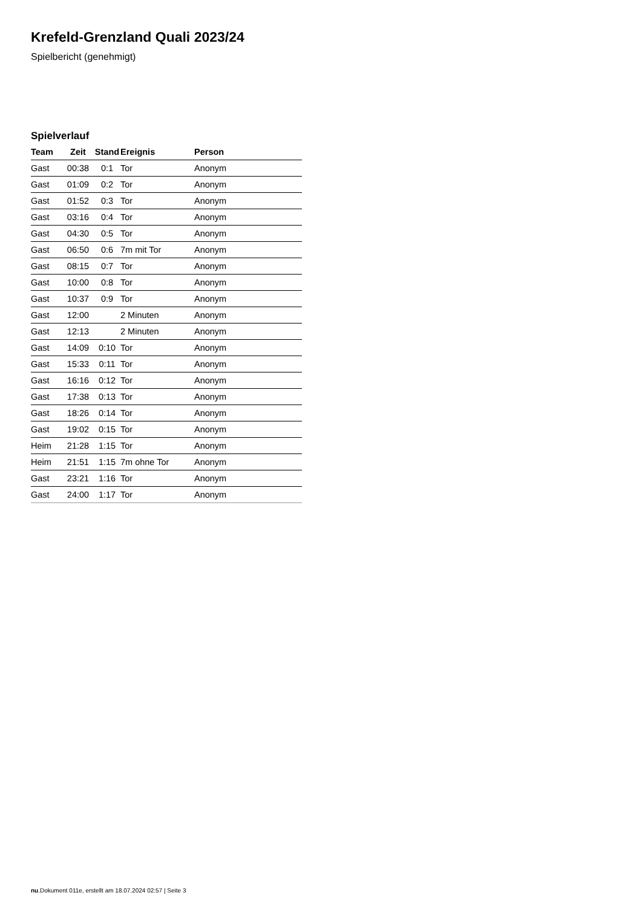Krefeld-Grenzland Quali 2023/24
Spielbericht (genehmigt)
Spielverlauf
| Team | Zeit | Stand | Ereignis | Person |
| --- | --- | --- | --- | --- |
| Gast | 00:38 | 0:1 | Tor | Anonym |
| Gast | 01:09 | 0:2 | Tor | Anonym |
| Gast | 01:52 | 0:3 | Tor | Anonym |
| Gast | 03:16 | 0:4 | Tor | Anonym |
| Gast | 04:30 | 0:5 | Tor | Anonym |
| Gast | 06:50 | 0:6 | 7m mit Tor | Anonym |
| Gast | 08:15 | 0:7 | Tor | Anonym |
| Gast | 10:00 | 0:8 | Tor | Anonym |
| Gast | 10:37 | 0:9 | Tor | Anonym |
| Gast | 12:00 | | 2 Minuten | Anonym |
| Gast | 12:13 | | 2 Minuten | Anonym |
| Gast | 14:09 | 0:10 | Tor | Anonym |
| Gast | 15:33 | 0:11 | Tor | Anonym |
| Gast | 16:16 | 0:12 | Tor | Anonym |
| Gast | 17:38 | 0:13 | Tor | Anonym |
| Gast | 18:26 | 0:14 | Tor | Anonym |
| Gast | 19:02 | 0:15 | Tor | Anonym |
| Heim | 21:28 | 1:15 | Tor | Anonym |
| Heim | 21:51 | 1:15 | 7m ohne Tor | Anonym |
| Gast | 23:21 | 1:16 | Tor | Anonym |
| Gast | 24:00 | 1:17 | Tor | Anonym |
nu.Dokument 011e, erstellt am 18.07.2024 02:57 | Seite 3